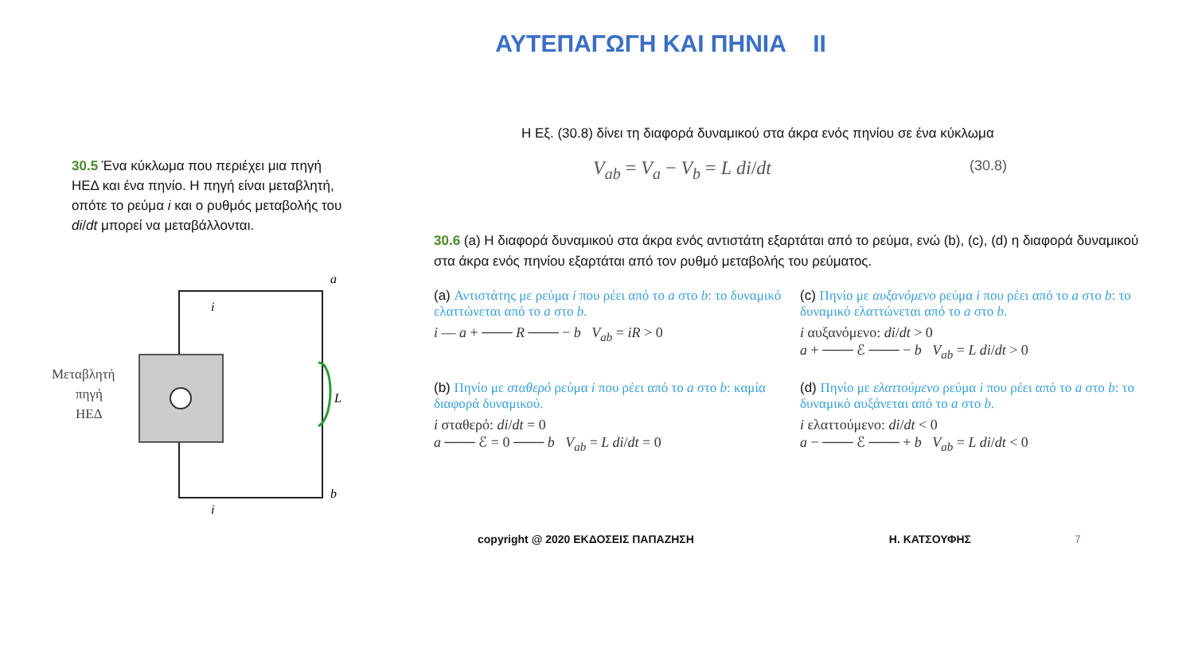ΑΥΤΕΠΑΓΩΓΗ ΚΑΙ ΠΗΝΙΑ ΙΙ
30.5 Ένα κύκλωμα που περιέχει μια πηγή ΗΕΔ και ένα πηνίο. Η πηγή είναι μεταβλητή, οπότε το ρεύμα i και ο ρυθμός μεταβολής του di/dt μπορεί να μεταβάλλονται.
a
b
L
i
i
Μεταβλητή
πηγή
ΗΕΔ
Η Εξ. (30.8) δίνει τη διαφορά δυναμικού στα άκρα ενός πηνίου σε ένα κύκλωμα
V<sub>ab</sub> = V<sub>a</sub> − V<sub>b</sub> = L di/dt (30.8)
30.6 (a) Η διαφορά δυναμικού στα άκρα ενός αντιστάτη εξαρτάται από το ρεύμα, ενώ (b), (c), (d) η διαφορά δυναμικού στα άκρα ενός πηνίου εξαρτάται από τον ρυθμό μεταβολής του ρεύματος.
(a) Αντιστάτης με ρεύμα i που ρέει από το a στο b: το δυναμικό ελαττώνεται από το a στο b.
i — a + ─── R ─── − b V<sub>ab</sub> = iR > 0
(c) Πηνίο με αυξανόμενο ρεύμα i που ρέει από το a στο b: το δυναμικό ελαττώνεται από το a στο b.
i αυξανόμενο: di/dt > 0
a + ─── ℰ ─── − b V<sub>ab</sub> = L di/dt > 0
(b) Πηνίο με σταθερό ρεύμα i που ρέει από το a στο b: καμία διαφορά δυναμικού.
i σταθερό: di/dt = 0
a ─── ℰ = 0 ─── b V<sub>ab</sub> = L di/dt = 0
(d) Πηνίο με ελαττούμενο ρεύμα i που ρέει από το a στο b: το δυναμικό αυξάνεται από το a στο b.
i ελαττούμενο: di/dt < 0
a − ─── ℰ ─── + b V<sub>ab</sub> = L di/dt < 0
copyright @ 2020 ΕΚΔΟΣΕΙΣ ΠΑΠΑΖΗΣΗ Η. ΚΑΤΣΟΥΦΗΣ 7